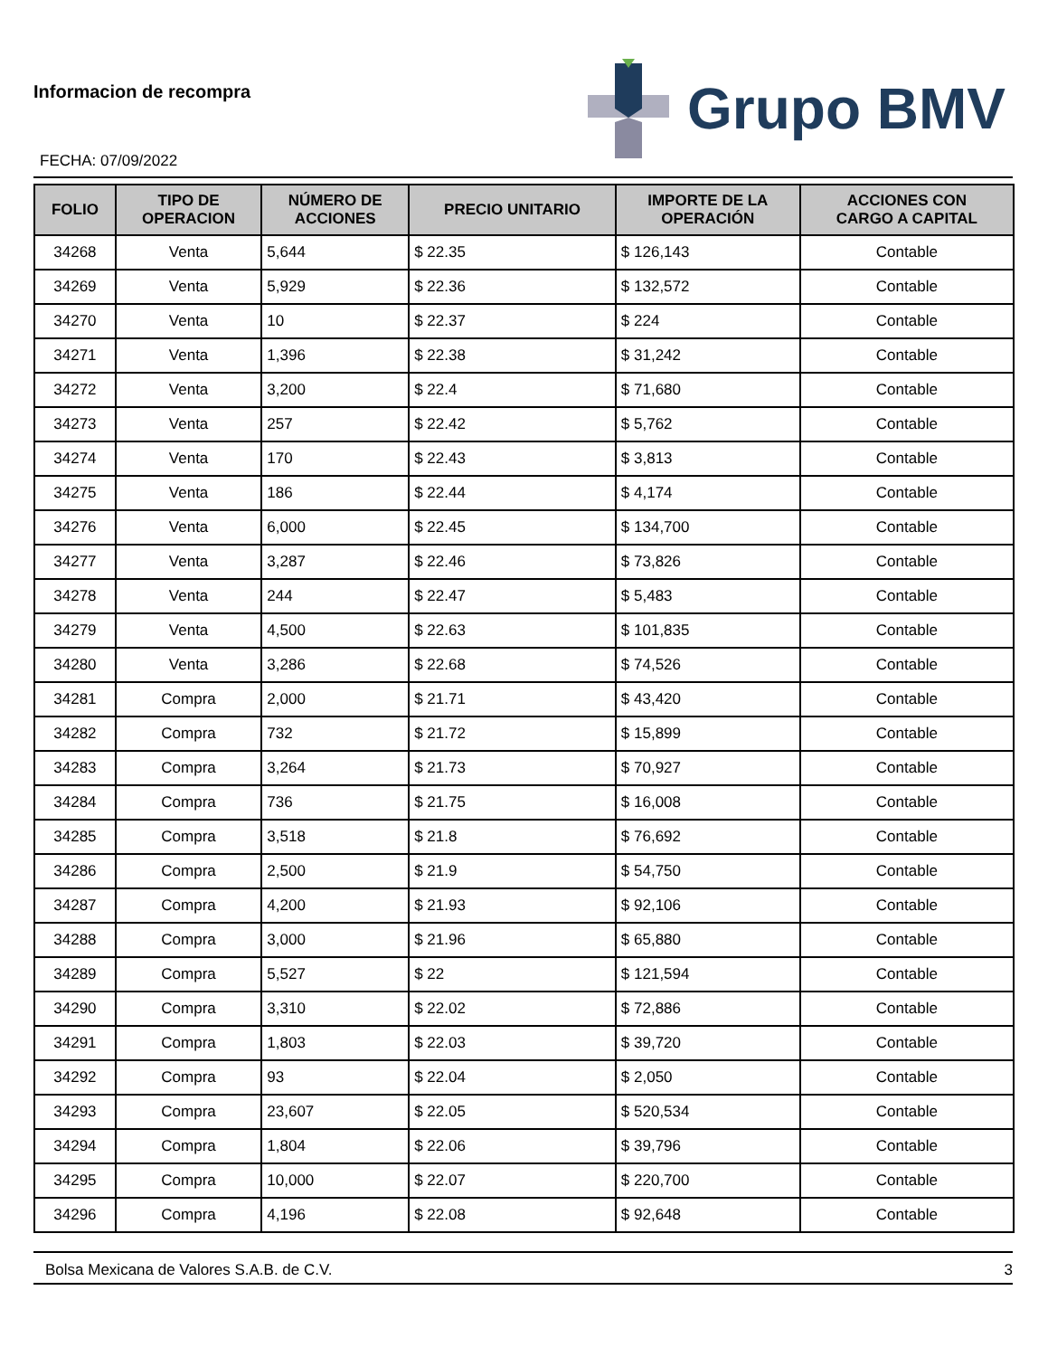Informacion de recompra
FECHA: 07/09/2022
Grupo BMV
| FOLIO | TIPO DE OPERACION | NÚMERO DE ACCIONES | PRECIO UNITARIO | IMPORTE DE LA OPERACIÓN | ACCIONES CON CARGO A CAPITAL |
| --- | --- | --- | --- | --- | --- |
| 34268 | Venta | 5,644 | $ 22.35 | $ 126,143 | Contable |
| 34269 | Venta | 5,929 | $ 22.36 | $ 132,572 | Contable |
| 34270 | Venta | 10 | $ 22.37 | $ 224 | Contable |
| 34271 | Venta | 1,396 | $ 22.38 | $ 31,242 | Contable |
| 34272 | Venta | 3,200 | $ 22.4 | $ 71,680 | Contable |
| 34273 | Venta | 257 | $ 22.42 | $ 5,762 | Contable |
| 34274 | Venta | 170 | $ 22.43 | $ 3,813 | Contable |
| 34275 | Venta | 186 | $ 22.44 | $ 4,174 | Contable |
| 34276 | Venta | 6,000 | $ 22.45 | $ 134,700 | Contable |
| 34277 | Venta | 3,287 | $ 22.46 | $ 73,826 | Contable |
| 34278 | Venta | 244 | $ 22.47 | $ 5,483 | Contable |
| 34279 | Venta | 4,500 | $ 22.63 | $ 101,835 | Contable |
| 34280 | Venta | 3,286 | $ 22.68 | $ 74,526 | Contable |
| 34281 | Compra | 2,000 | $ 21.71 | $ 43,420 | Contable |
| 34282 | Compra | 732 | $ 21.72 | $ 15,899 | Contable |
| 34283 | Compra | 3,264 | $ 21.73 | $ 70,927 | Contable |
| 34284 | Compra | 736 | $ 21.75 | $ 16,008 | Contable |
| 34285 | Compra | 3,518 | $ 21.8 | $ 76,692 | Contable |
| 34286 | Compra | 2,500 | $ 21.9 | $ 54,750 | Contable |
| 34287 | Compra | 4,200 | $ 21.93 | $ 92,106 | Contable |
| 34288 | Compra | 3,000 | $ 21.96 | $ 65,880 | Contable |
| 34289 | Compra | 5,527 | $ 22 | $ 121,594 | Contable |
| 34290 | Compra | 3,310 | $ 22.02 | $ 72,886 | Contable |
| 34291 | Compra | 1,803 | $ 22.03 | $ 39,720 | Contable |
| 34292 | Compra | 93 | $ 22.04 | $ 2,050 | Contable |
| 34293 | Compra | 23,607 | $ 22.05 | $ 520,534 | Contable |
| 34294 | Compra | 1,804 | $ 22.06 | $ 39,796 | Contable |
| 34295 | Compra | 10,000 | $ 22.07 | $ 220,700 | Contable |
| 34296 | Compra | 4,196 | $ 22.08 | $ 92,648 | Contable |
Bolsa Mexicana de Valores S.A.B. de C.V. 3